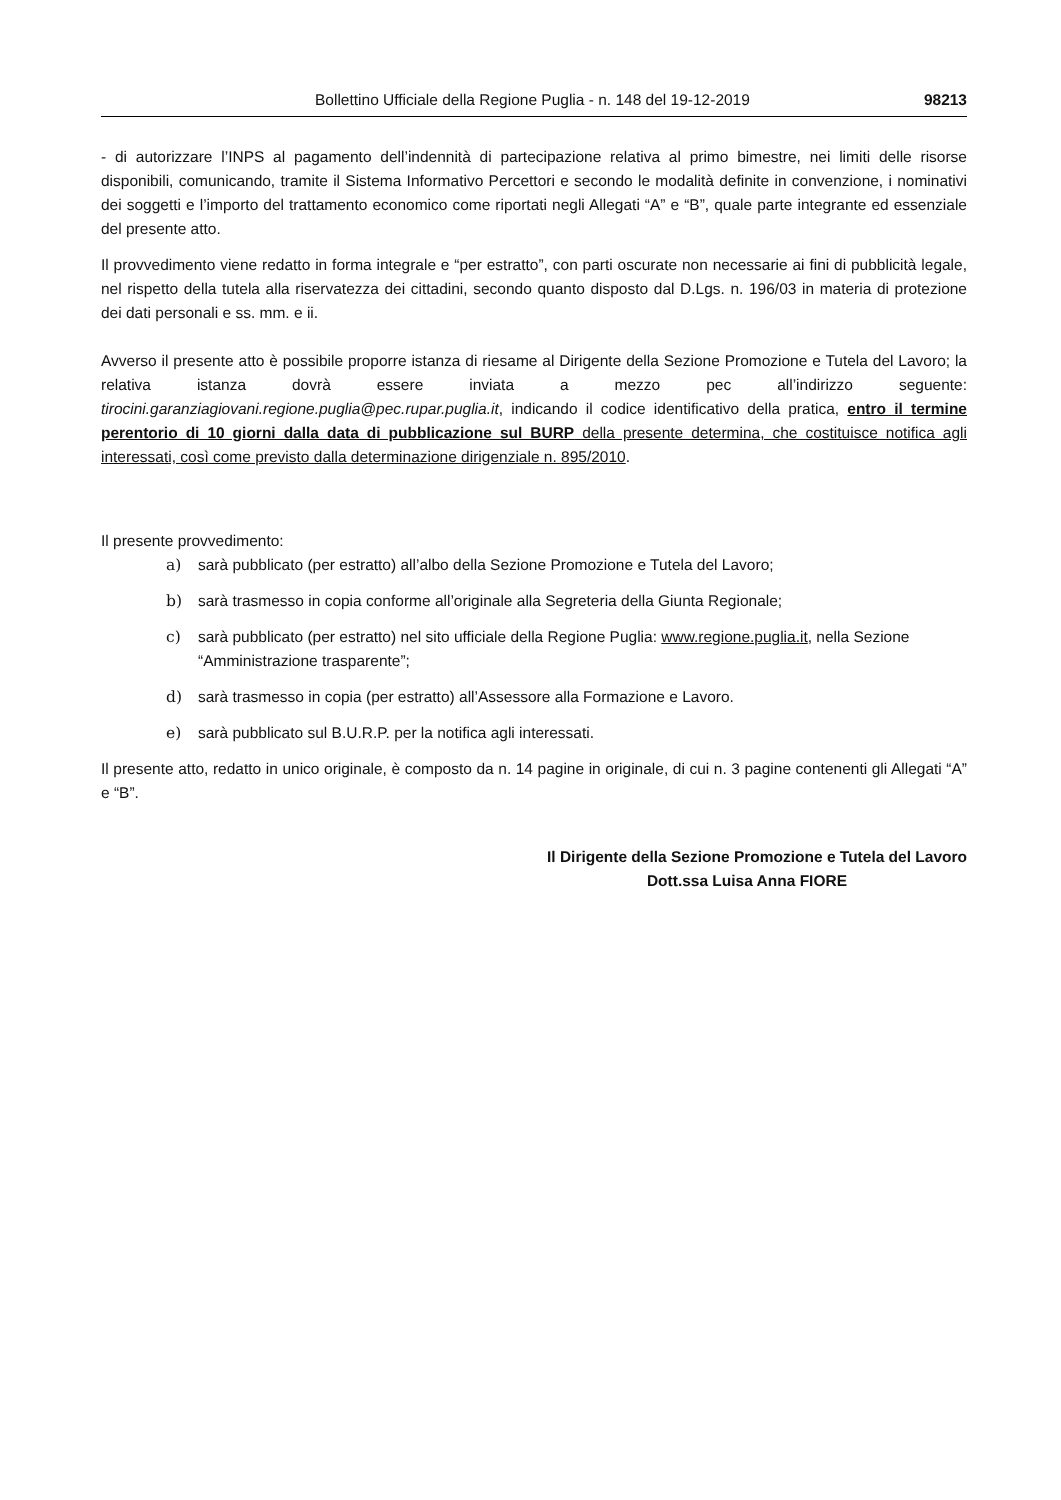Bollettino Ufficiale della Regione Puglia - n. 148 del 19-12-2019 98213
- di autorizzare l’INPS al pagamento dell’indennità di partecipazione relativa al primo bimestre, nei limiti delle risorse disponibili, comunicando, tramite il Sistema Informativo Percettori e secondo le modalità definite in convenzione, i nominativi dei soggetti e l’importo del trattamento economico come riportati negli Allegati “A” e “B”, quale parte integrante ed essenziale del presente atto.
Il provvedimento viene redatto in forma integrale e “per estratto”, con parti oscurate non necessarie ai fini di pubblicità legale, nel rispetto della tutela alla riservatezza dei cittadini, secondo quanto disposto dal D.Lgs. n. 196/03 in materia di protezione dei dati personali e ss. mm. e ii.
Avverso il presente atto è possibile proporre istanza di riesame al Dirigente della Sezione Promozione e Tutela del Lavoro; la relativa istanza dovrà essere inviata a mezzo pec all’indirizzo seguente: tirocini.garanziagiovani.regione.puglia@pec.rupar.puglia.it, indicando il codice identificativo della pratica, entro il termine perentorio di 10 giorni dalla data di pubblicazione sul BURP della presente determina, che costituisce notifica agli interessati, così come previsto dalla determinazione dirigenziale n. 895/2010.
Il presente provvedimento:
a) sarà pubblicato (per estratto) all’albo della Sezione Promozione e Tutela del Lavoro;
b) sarà trasmesso in copia conforme all’originale alla Segreteria della Giunta Regionale;
c) sarà pubblicato (per estratto) nel sito ufficiale della Regione Puglia: www.regione.puglia.it, nella Sezione “Amministrazione trasparente”;
d) sarà trasmesso in copia (per estratto) all’Assessore alla Formazione e Lavoro.
e) sarà pubblicato sul B.U.R.P. per la notifica agli interessati.
Il presente atto, redatto in unico originale, è composto da n. 14 pagine in originale, di cui n. 3 pagine contenenti gli Allegati “A” e “B”.
Il Dirigente della Sezione Promozione e Tutela del Lavoro
Dott.ssa Luisa Anna FIORE